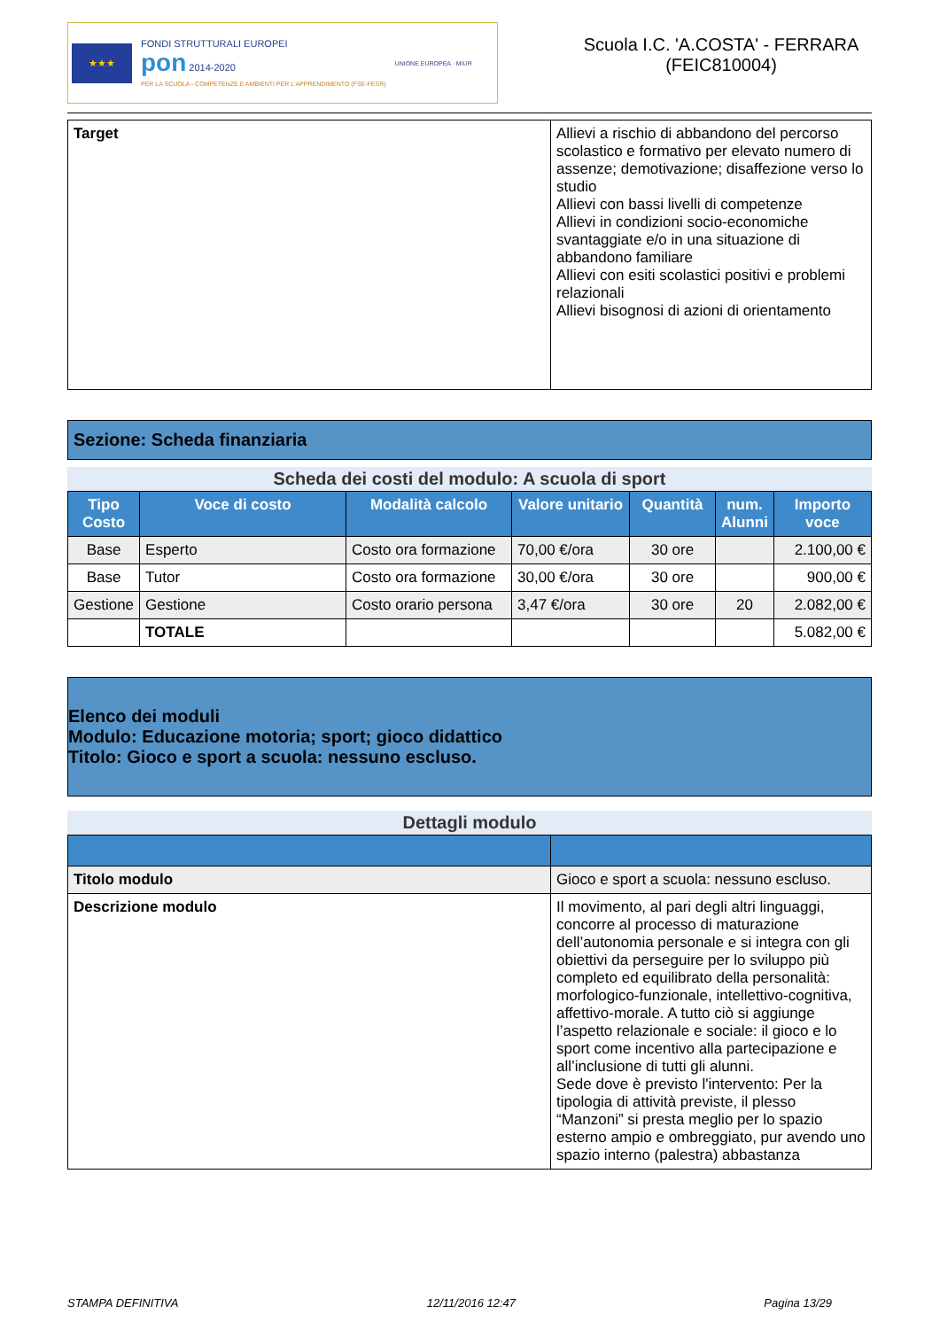★★★
FONDI STRUTTURALI EUROPEI
pon 2014-2020
PER LA SCUOLA - COMPETENZE E AMBIENTI PER L'APPRENDIMENTO (FSE-FESR)
UNIONE EUROPEA · MIUR
Scuola I.C. 'A.COSTA' - FERRARA
(FEIC810004)
| Target | Allievi a rischio di abbandono del percorso scolastico e formativo per elevato numero di assenze; demotivazione; disaffezione verso lo studio Allievi con bassi livelli di competenze Allievi in condizioni socio-economiche svantaggiate e/o in una situazione di abbandono familiare Allievi con esiti scolastici positivi e problemi relazionali Allievi bisognosi di azioni di orientamento |
Sezione: Scheda finanziaria
Scheda dei costi del modulo: A scuola di sport
| Tipo Costo | Voce di costo | Modalità calcolo | Valore unitario | Quantità | num. Alunni | Importo voce |
| --- | --- | --- | --- | --- | --- | --- |
| Base | Esperto | Costo ora formazione | 70,00 €/ora | 30 ore | | 2.100,00 € |
| Base | Tutor | Costo ora formazione | 30,00 €/ora | 30 ore | | 900,00 € |
| Gestione | Gestione | Costo orario persona | 3,47 €/ora | 30 ore | 20 | 2.082,00 € |
| | TOTALE | | | | | 5.082,00 € |
Elenco dei moduli
Modulo: Educazione motoria; sport; gioco didattico
Titolo: Gioco e sport a scuola: nessuno escluso.
Dettagli modulo
| Titolo modulo | Gioco e sport a scuola: nessuno escluso. |
| Descrizione modulo | Il movimento, al pari degli altri linguaggi, concorre al processo di maturazione dell’autonomia personale e si integra con gli obiettivi da perseguire per lo sviluppo più completo ed equilibrato della personalità: morfologico-funzionale, intellettivo-cognitiva, affettivo-morale. A tutto ciò si aggiunge l’aspetto relazionale e sociale: il gioco e lo sport come incentivo alla partecipazione e all’inclusione di tutti gli alunni. Sede dove è previsto l'intervento: Per la tipologia di attività previste, il plesso “Manzoni” si presta meglio per lo spazio esterno ampio e ombreggiato, pur avendo uno spazio interno (palestra) abbastanza |
STAMPA DEFINITIVA 12/11/2016 12:47 Pagina 13/29